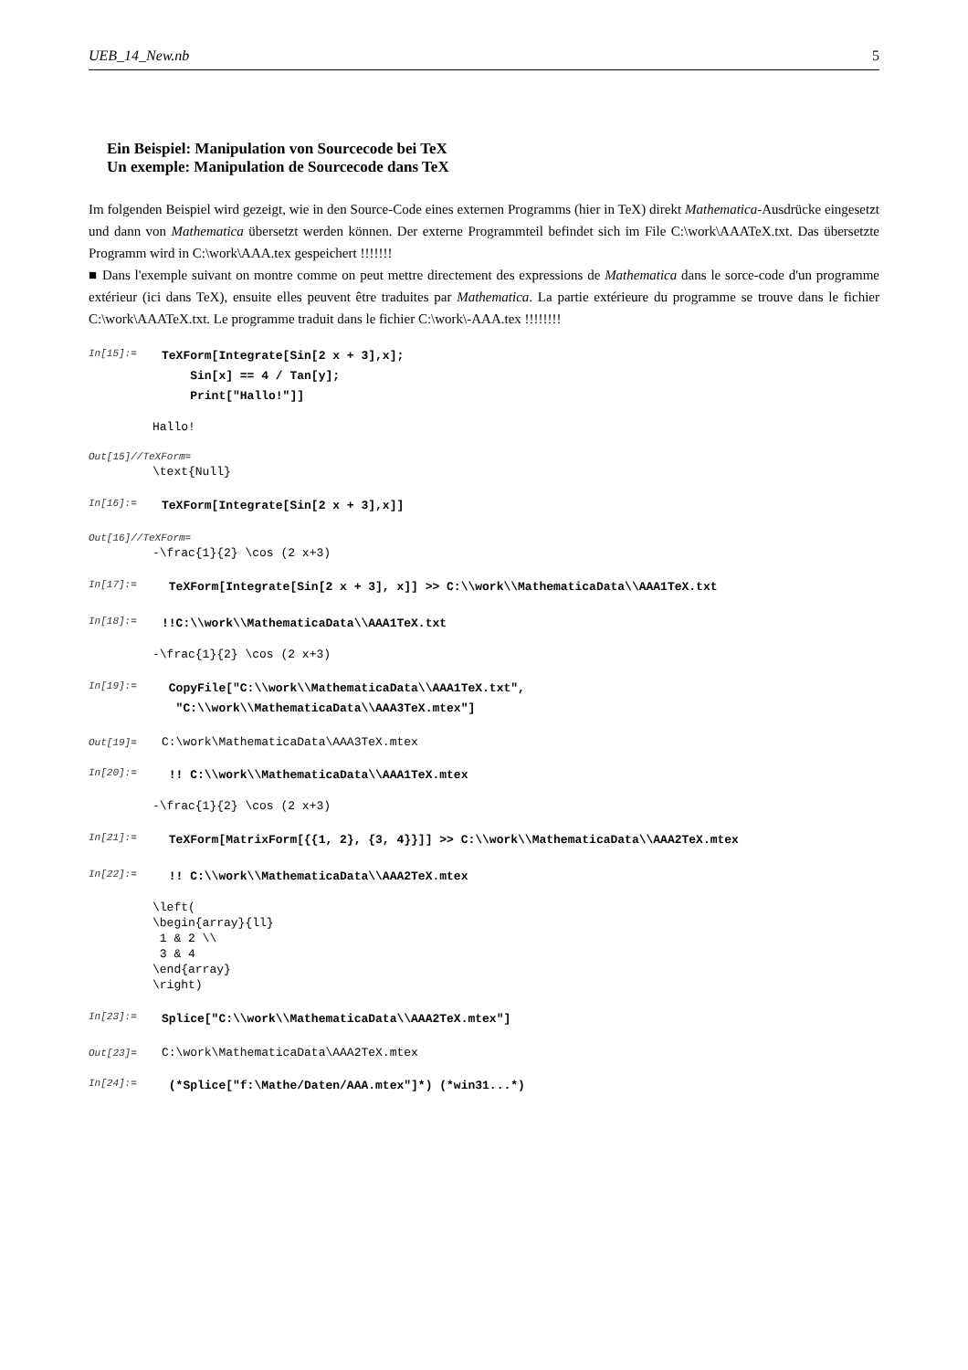UEB_14_New.nb 5
Ein Beispiel: Manipulation von Sourcecode bei TeX
Un exemple: Manipulation de Sourcecode dans TeX
Im folgenden Beispiel wird gezeigt, wie in den Source-Code eines externen Programms (hier in TeX) direkt Mathematica-Ausdrücke eingesetzt und dann von Mathematica übersetzt werden können. Der externe Programmteil befindet sich im File C:\work\AAATeX.txt. Das übersetzte Programm wird in C:\work\AAA.tex gespeichert !!!!!!!
■ Dans l'exemple suivant on montre comme on peut mettre directement des expressions de Mathematica dans le sorce-code d'un programme extérieur (ici dans TeX), ensuite elles peuvent être traduites par Mathematica. La partie extérieure du programme se trouve dans le fichier C:\work\AAATeX.txt. Le programme traduit dans le fichier C:\work\-AAA.tex !!!!!!!!
In[15]:=
TeXForm[Integrate[Sin[2 x + 3],x]; Sin[x] == 4 / Tan[y]; Print["Hallo!"]]
Hallo!
Out[15]//TeXForm=
\text{Null}
In[16]:=
TeXForm[Integrate[Sin[2 x + 3],x]]
Out[16]//TeXForm=
-\frac{1}{2} \cos (2 x+3)
In[17]:=
TeXForm[Integrate[Sin[2 x + 3], x]] >> C:\\work\\MathematicaData\\AAA1TeX.txt
In[18]:=
!!C:\\work\\MathematicaData\\AAA1TeX.txt
-\frac{1}{2} \cos (2 x+3)
In[19]:=
CopyFile["C:\\work\\MathematicaData\\AAA1TeX.txt", "C:\\work\\MathematicaData\\AAA3TeX.mtex"]
Out[19]=
C:\work\MathematicaData\AAA3TeX.mtex
In[20]:=
!! C:\\work\\MathematicaData\\AAA1TeX.mtex
-\frac{1}{2} \cos (2 x+3)
In[21]:=
TeXForm[MatrixForm[{{1, 2}, {3, 4}}]] >> C:\\work\\MathematicaData\\AAA2TeX.mtex
In[22]:=
!! C:\\work\\MathematicaData\\AAA2TeX.mtex
\left( \begin{array}{ll} 1 & 2 \\ 3 & 4 \end{array} \right)
In[23]:=
Splice["C:\\work\\MathematicaData\\AAA2TeX.mtex"]
Out[23]=
C:\work\MathematicaData\AAA2TeX.mtex
In[24]:=
(*Splice["f:\Mathe/Daten/AAA.mtex"]*) (*win31...*)